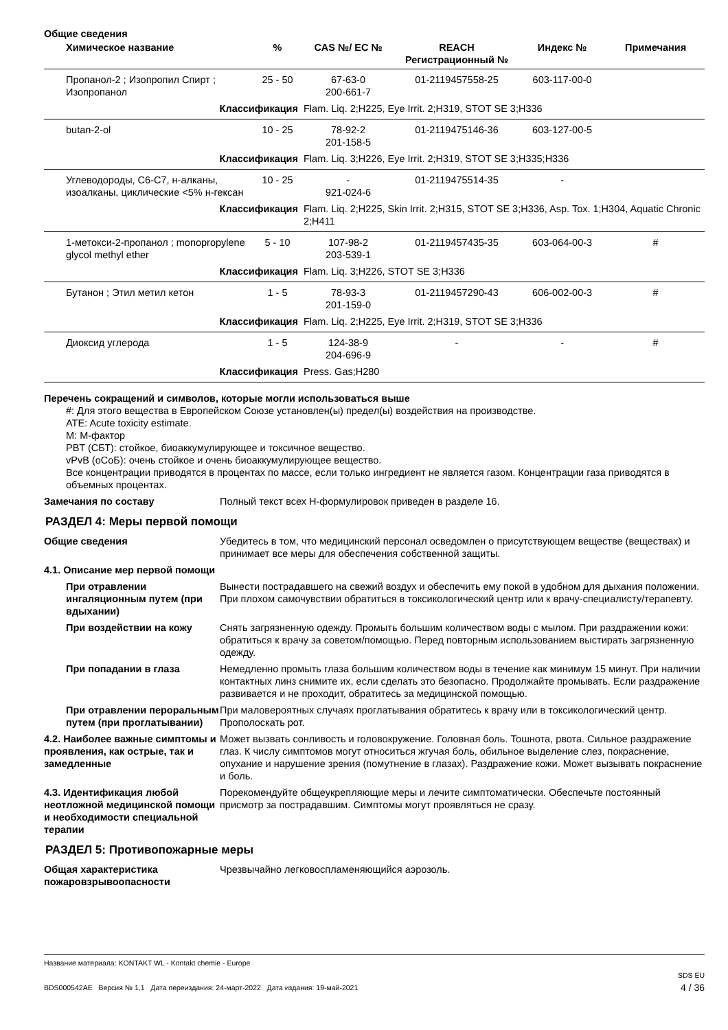Общие сведения
| Химическое название | % | CAS №/ EC № | REACH Регистрационный № | Индекс № | Примечания |
| --- | --- | --- | --- | --- | --- |
| Пропанол-2 ; Изопропил Спирт ; Изопропанол | 25 - 50 | 67-63-0 200-661-7 | 01-2119457558-25 | 603-117-00-0 | |
| Классификация | | Flam. Liq. 2;H225, Eye Irrit. 2;H319, STOT SE 3;H336 | | | |
| butan-2-ol | 10 - 25 | 78-92-2 201-158-5 | 01-2119475146-36 | 603-127-00-5 | |
| Классификация | | Flam. Liq. 3;H226, Eye Irrit. 2;H319, STOT SE 3;H335;H336 | | | |
| Углеводороды, C6-C7, н-алканы, изоалканы, циклические <5% н-гексан | 10 - 25 | - 921-024-6 | 01-2119475514-35 | - | |
| Классификация | | Flam. Liq. 2;H225, Skin Irrit. 2;H315, STOT SE 3;H336, Asp. Tox. 1;H304, Aquatic Chronic 2;H411 | | | |
| 1-метокси-2-пропанол ; monopropylene glycol methyl ether | 5 - 10 | 107-98-2 203-539-1 | 01-2119457435-35 | 603-064-00-3 | # |
| Классификация | | Flam. Liq. 3;H226, STOT SE 3;H336 | | | |
| Бутанон ; Этил метил кетон | 1 - 5 | 78-93-3 201-159-0 | 01-2119457290-43 | 606-002-00-3 | # |
| Классификация | | Flam. Liq. 2;H225, Eye Irrit. 2;H319, STOT SE 3;H336 | | | |
| Диоксид углерода | 1 - 5 | 124-38-9 204-696-9 | - | - | # |
| Классификация | | Press. Gas;H280 | | | |
Перечень сокращений и символов, которые могли использоваться выше
#: Для этого вещества в Европейском Союзе установлен(ы) предел(ы) воздействия на производстве.
ATE: Acute toxicity estimate.
M: M-фактор
PBT (СБТ): стойкое, биоаккумулирующее и токсичное вещество.
vPvB (оСоБ): очень стойкое и очень биоаккумулирующее вещество.
Все концентрации приводятся в процентах по массе, если только ингредиент не является газом. Концентрации газа приводятся в объемных процентах.
Замечания по составу Полный текст всех H-формулировок приведен в разделе 16.
РАЗДЕЛ 4: Меры первой помощи
Общие сведения Убедитесь в том, что медицинский персонал осведомлен о присутствующем веществе (веществах) и принимает все меры для обеспечения собственной защиты.
4.1. Описание мер первой помощи
При отравлении ингаляционным путем (при вдыхании)
Вынести пострадавшего на свежий воздух и обеспечить ему покой в удобном для дыхания положении. При плохом самочувствии обратиться в токсикологический центр или к врачу-специалисту/терапевту.
При воздействии на кожу Снять загрязненную одежду. Промыть большим количеством воды с мылом. При раздражении кожи: обратиться к врачу за советом/помощью. Перед повторным использованием выстирать загрязненную одежду.
При попадании в глаза Немедленно промыть глаза большим количеством воды в течение как минимум 15 минут. При наличии контактных линз снимите их, если сделать это безопасно. Продолжайте промывать. Если раздражение развивается и не проходит, обратитесь за медицинской помощью.
При отравлении пероральным путем (при проглатывании)
При маловероятных случаях проглатывания обратитесь к врачу или в токсикологический центр. Прополоскать рот.
4.2. Наиболее важные симптомы и проявления, как острые, так и замедленные
Может вызвать сонливость и головокружение. Головная боль. Тошнота, рвота. Сильное раздражение глаз. К числу симптомов могут относиться жгучая боль, обильное выделение слез, покраснение, опухание и нарушение зрения (помутнение в глазах). Раздражение кожи. Может вызывать покраснение и боль.
4.3. Идентификация любой неотложной медицинской помощи и необходимости специальной терапии
Порекомендуйте общеукрепляющие меры и лечите симптоматически. Обеспечьте постоянный присмотр за пострадавшим. Симптомы могут проявляться не сразу.
РАЗДЕЛ 5: Противопожарные меры
Общая характеристика пожаровзрывоопасности
Чрезвычайно легковоспламеняющийся аэрозоль.
Название материала: KONTAKT WL - Kontakt chemie - Europe
BDS000542AE Версия № 1,1 Дата переиздания: 24-март-2022 Дата издания: 19-май-2021
SDS EU
4 / 36